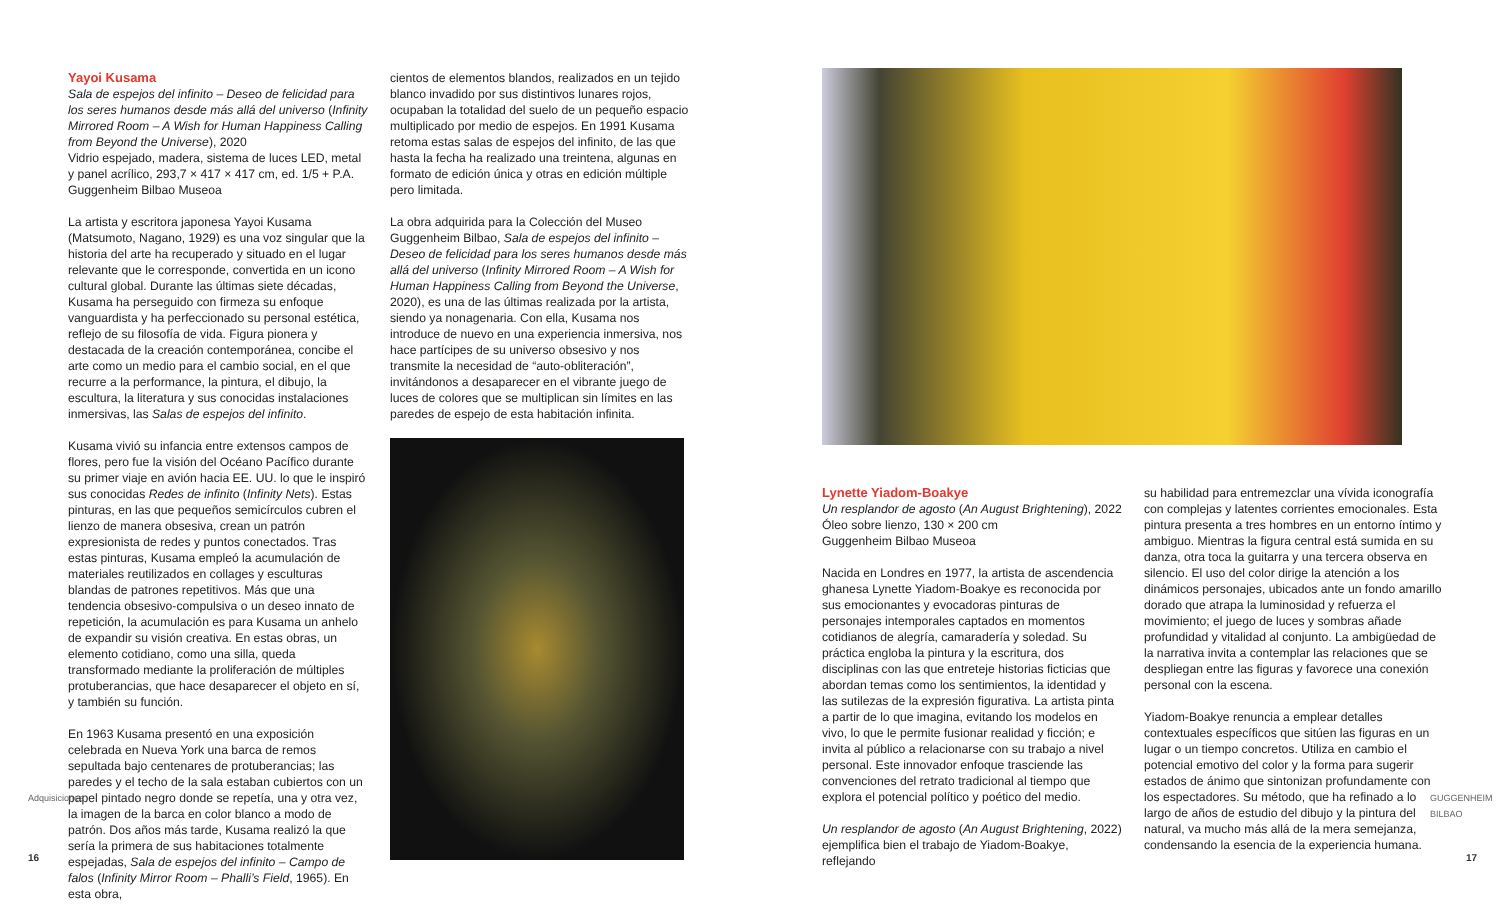Yayoi Kusama
Sala de espejos del infinito – Deseo de felicidad para los seres humanos desde más allá del universo (Infinity Mirrored Room – A Wish for Human Happiness Calling from Beyond the Universe), 2020
Vidrio espejado, madera, sistema de luces LED, metal y panel acrílico, 293,7 × 417 × 417 cm, ed. 1/5 + P.A.
Guggenheim Bilbao Museoa
La artista y escritora japonesa Yayoi Kusama (Matsumoto, Nagano, 1929) es una voz singular que la historia del arte ha recuperado y situado en el lugar relevante que le corresponde, convertida en un icono cultural global. Durante las últimas siete décadas, Kusama ha perseguido con firmeza su enfoque vanguardista y ha perfeccionado su personal estética, reflejo de su filosofía de vida. Figura pionera y destacada de la creación contemporánea, concibe el arte como un medio para el cambio social, en el que recurre a la performance, la pintura, el dibujo, la escultura, la literatura y sus conocidas instalaciones inmersivas, las Salas de espejos del infinito.
Kusama vivió su infancia entre extensos campos de flores, pero fue la visión del Océano Pacífico durante su primer viaje en avión hacia EE. UU. lo que le inspiró sus conocidas Redes de infinito (Infinity Nets). Estas pinturas, en las que pequeños semicírculos cubren el lienzo de manera obsesiva, crean un patrón expresionista de redes y puntos conectados. Tras estas pinturas, Kusama empleó la acumulación de materiales reutilizados en collages y esculturas blandas de patrones repetitivos. Más que una tendencia obsesivo-compulsiva o un deseo innato de repetición, la acumulación es para Kusama un anhelo de expandir su visión creativa. En estas obras, un elemento cotidiano, como una silla, queda transformado mediante la proliferación de múltiples protuberancias, que hace desaparecer el objeto en sí, y también su función.
En 1963 Kusama presentó en una exposición celebrada en Nueva York una barca de remos sepultada bajo centenares de protuberancias; las paredes y el techo de la sala estaban cubiertos con un papel pintado negro donde se repetía, una y otra vez, la imagen de la barca en color blanco a modo de patrón. Dos años más tarde, Kusama realizó la que sería la primera de sus habitaciones totalmente espejadas, Sala de espejos del infinito – Campo de falos (Infinity Mirror Room – Phalli’s Field, 1965). En esta obra,
cientos de elementos blandos, realizados en un tejido blanco invadido por sus distintivos lunares rojos, ocupaban la totalidad del suelo de un pequeño espacio multiplicado por medio de espejos. En 1991 Kusama retoma estas salas de espejos del infinito, de las que hasta la fecha ha realizado una treintena, algunas en formato de edición única y otras en edición múltiple pero limitada.
La obra adquirida para la Colección del Museo Guggenheim Bilbao, Sala de espejos del infinito – Deseo de felicidad para los seres humanos desde más allá del universo (Infinity Mirrored Room – A Wish for Human Happiness Calling from Beyond the Universe, 2020), es una de las últimas realizada por la artista, siendo ya nonagenaria. Con ella, Kusama nos introduce de nuevo en una experiencia inmersiva, nos hace partícipes de su universo obsesivo y nos transmite la necesidad de “auto-obliteración”, invitándonos a desaparecer en el vibrante juego de luces de colores que se multiplican sin límites en las paredes de espejo de esta habitación infinita.
Lynette Yiadom-Boakye
Un resplandor de agosto (An August Brightening), 2022
Óleo sobre lienzo, 130 × 200 cm
Guggenheim Bilbao Museoa
Nacida en Londres en 1977, la artista de ascendencia ghanesa Lynette Yiadom-Boakye es reconocida por sus emocionantes y evocadoras pinturas de personajes intemporales captados en momentos cotidianos de alegría, camaradería y soledad. Su práctica engloba la pintura y la escritura, dos disciplinas con las que entreteje historias ficticias que abordan temas como los sentimientos, la identidad y las sutilezas de la expresión figurativa. La artista pinta a partir de lo que imagina, evitando los modelos en vivo, lo que le permite fusionar realidad y ficción; e invita al público a relacionarse con su trabajo a nivel personal. Este innovador enfoque trasciende las convenciones del retrato tradicional al tiempo que explora el potencial político y poético del medio.
Un resplandor de agosto (An August Brightening, 2022) ejemplifica bien el trabajo de Yiadom-Boakye, reflejando
su habilidad para entremezclar una vívida iconografía con complejas y latentes corrientes emocionales. Esta pintura presenta a tres hombres en un entorno íntimo y ambiguo. Mientras la figura central está sumida en su danza, otra toca la guitarra y una tercera observa en silencio. El uso del color dirige la atención a los dinámicos personajes, ubicados ante un fondo amarillo dorado que atrapa la luminosidad y refuerza el movimiento; el juego de luces y sombras añade profundidad y vitalidad al conjunto. La ambigüedad de la narrativa invita a contemplar las relaciones que se despliegan entre las figuras y favorece una conexión personal con la escena.
Yiadom-Boakye renuncia a emplear detalles contextuales específicos que sitúen las figuras en un lugar o un tiempo concretos. Utiliza en cambio el potencial emotivo del color y la forma para sugerir estados de ánimo que sintonizan profundamente con los espectadores. Su método, que ha refinado a lo largo de años de estudio del dibujo y la pintura del natural, va mucho más allá de la mera semejanza, condensando la esencia de la experiencia humana.
Adquisiciones
16
GUGGENHEIM BILBAO
17